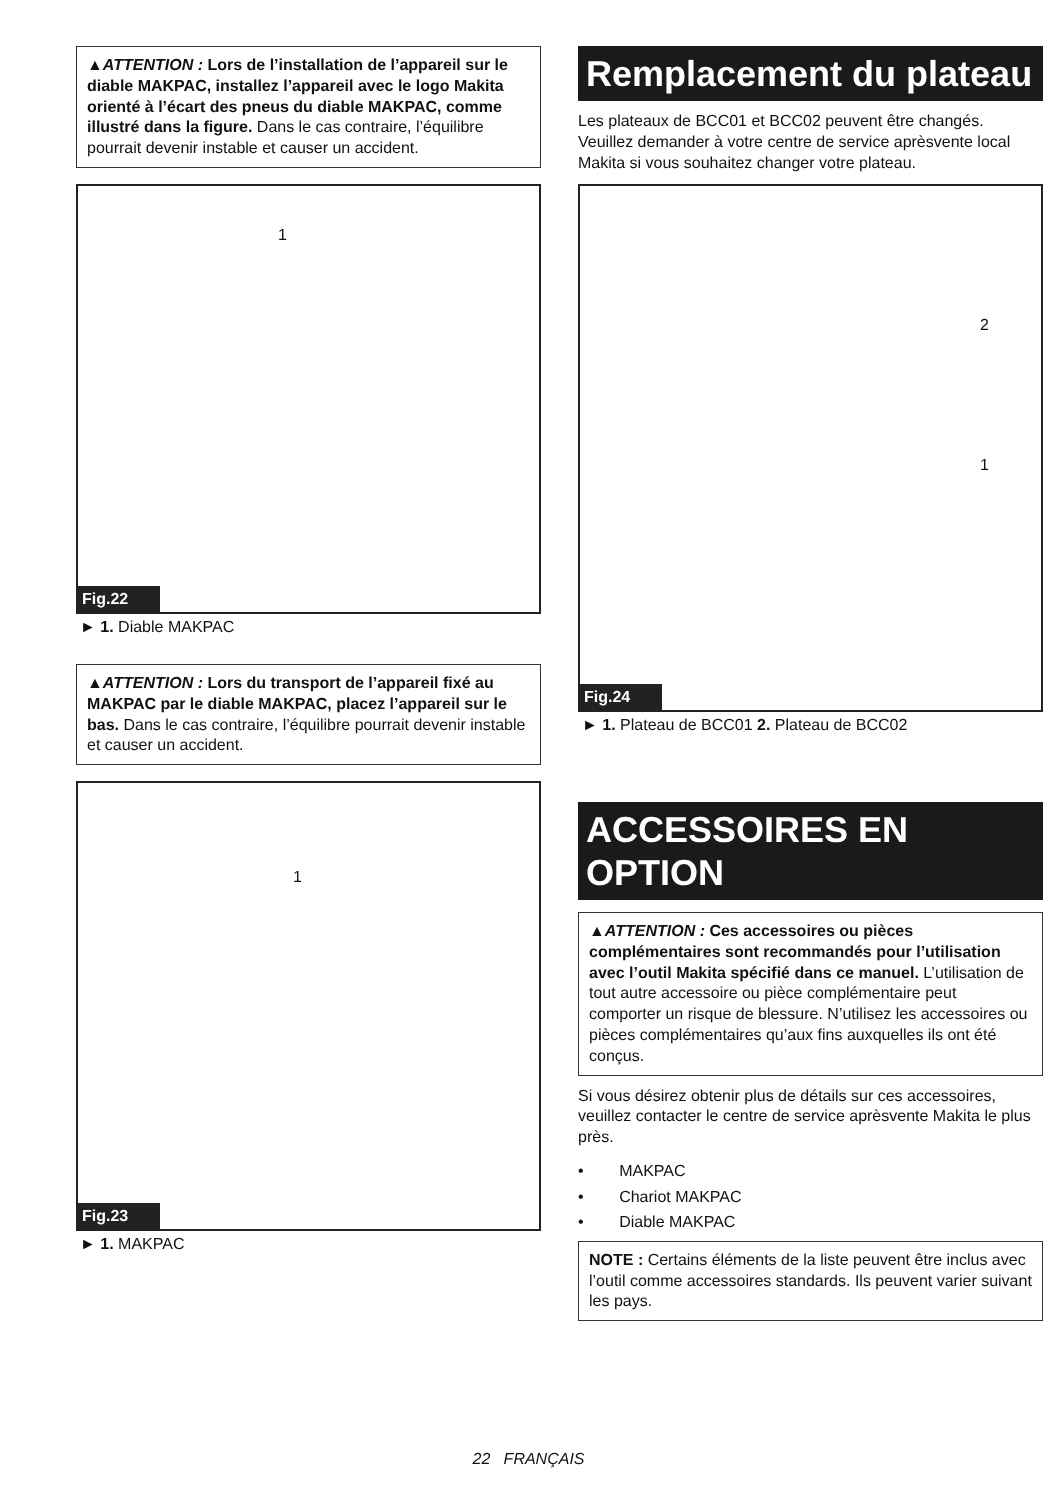▲ATTENTION : Lors de l’installation de l’appareil sur le diable MAKPAC, installez l’appareil avec le logo Makita orienté à l’écart des pneus du diable MAKPAC, comme illustré dans la figure. Dans le cas contraire, l’équilibre pourrait devenir instable et causer un accident.
1
Fig.22
► 1. Diable MAKPAC
▲ATTENTION : Lors du transport de l’appareil fixé au MAKPAC par le diable MAKPAC, placez l’appareil sur le bas. Dans le cas contraire, l’équilibre pourrait devenir instable et causer un accident.
1
Fig.23
► 1. MAKPAC
Remplacement du plateau
Les plateaux de BCC01 et BCC02 peuvent être changés. Veuillez demander à votre centre de service aprèsvente local Makita si vous souhaitez changer votre plateau.
2
1
Fig.24
► 1. Plateau de BCC01 2. Plateau de BCC02
ACCESSOIRES EN OPTION
▲ATTENTION : Ces accessoires ou pièces complémentaires sont recommandés pour l’utilisation avec l’outil Makita spécifié dans ce manuel. L’utilisation de tout autre accessoire ou pièce complémentaire peut comporter un risque de blessure. N’utilisez les accessoires ou pièces complémentaires qu’aux fins auxquelles ils ont été conçus.
Si vous désirez obtenir plus de détails sur ces accessoires, veuillez contacter le centre de service aprèsvente Makita le plus près.
• MAKPAC
• Chariot MAKPAC
• Diable MAKPAC
NOTE : Certains éléments de la liste peuvent être inclus avec l’outil comme accessoires standards. Ils peuvent varier suivant les pays.
22 FRANÇAIS